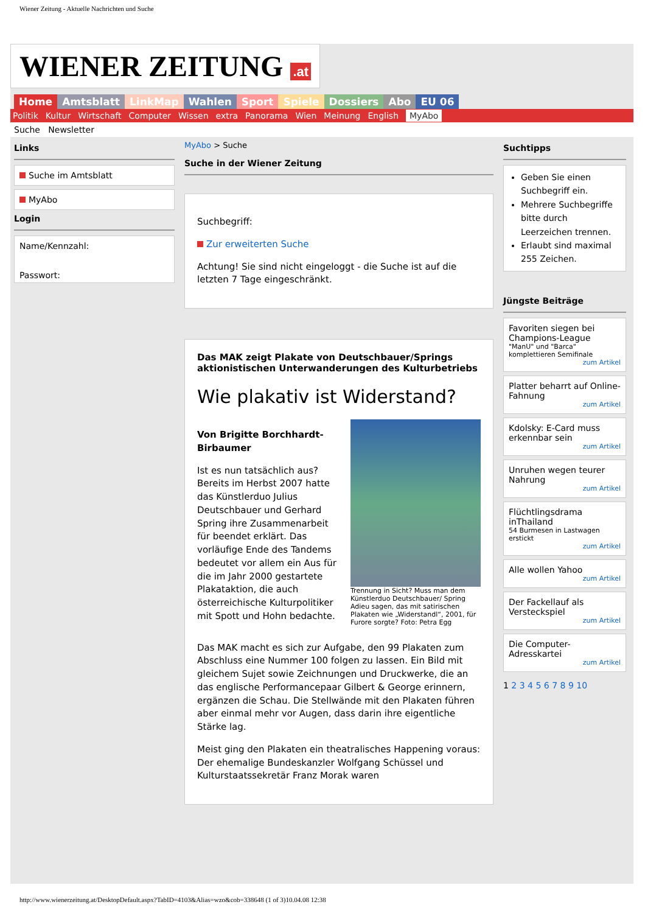Wiener Zeitung - Aktuelle Nachrichten und Suche
WIENER ZEITUNG .at
Home Amtsblatt LinkMap Wahlen Sport Spiele Dossiers Abo EU 06
Politik Kultur Wirtschaft Computer Wissen extra Panorama Wien Meinung English MyAbo
Suche Newsletter
Links
Suche im Amtsblatt
MyAbo
Login
Name/Kennzahl:
Passwort:
MyAbo > Suche
Suche in der Wiener Zeitung
Suchbegriff:
Zur erweiterten Suche
Achtung! Sie sind nicht eingeloggt - die Suche ist auf die letzten 7 Tage eingeschränkt.
Das MAK zeigt Plakate von Deutschbauer/Springs aktionistischen Unterwanderungen des Kulturbetriebs
Wie plakativ ist Widerstand?
Von Brigitte Borchhardt-Birbaumer
Ist es nun tatsächlich aus? Bereits im Herbst 2007 hatte das Künstlerduo Julius Deutschbauer und Gerhard Spring ihre Zusammenarbeit für beendet erklärt. Das vorläufige Ende des Tandems bedeutet vor allem ein Aus für die im Jahr 2000 gestartete Plakataktion, die auch österreichische Kulturpolitiker mit Spott und Hohn bedachte.
Trennung in Sicht? Muss man dem Künstlerduo Deutschbauer/ Spring Adieu sagen, das mit satirischen Plakaten wie „Widerstandl“, 2001, für Furore sorgte? Foto: Petra Egg
Das MAK macht es sich zur Aufgabe, den 99 Plakaten zum Abschluss eine Nummer 100 folgen zu lassen. Ein Bild mit gleichem Sujet sowie Zeichnungen und Druckwerke, die an das englische Performancepaar Gilbert & George erinnern, ergänzen die Schau. Die Stellwände mit den Plakaten führen aber einmal mehr vor Augen, dass darin ihre eigentliche Stärke lag.
Meist ging den Plakaten ein theatralisches Happening voraus: Der ehemalige Bundeskanzler Wolfgang Schüssel und Kulturstaatssekretär Franz Morak waren
Suchtipps
Geben Sie einen Suchbegriff ein.
Mehrere Suchbegriffe bitte durch Leerzeichen trennen.
Erlaubt sind maximal 255 Zeichen.
Jüngste Beiträge
Favoriten siegen bei Champions-League
"ManU" und "Barca" komplettieren Semifinale
zum Artikel
Platter beharrt auf Online-Fahnung
zum Artikel
Kdolsky: E-Card muss erkennbar sein
zum Artikel
Unruhen wegen teurer Nahrung
zum Artikel
Flüchtlingsdrama inThailand
54 Burmesen in Lastwagen erstickt
zum Artikel
Alle wollen Yahoo
zum Artikel
Der Fackellauf als Versteckspiel
zum Artikel
Die Computer-Adresskartei
zum Artikel
1 2 3 4 5 6 7 8 9 10
http://www.wienerzeitung.at/DesktopDefault.aspx?TabID=4103&Alias=wzo&cob=338648 (1 of 3)10.04.08 12:38